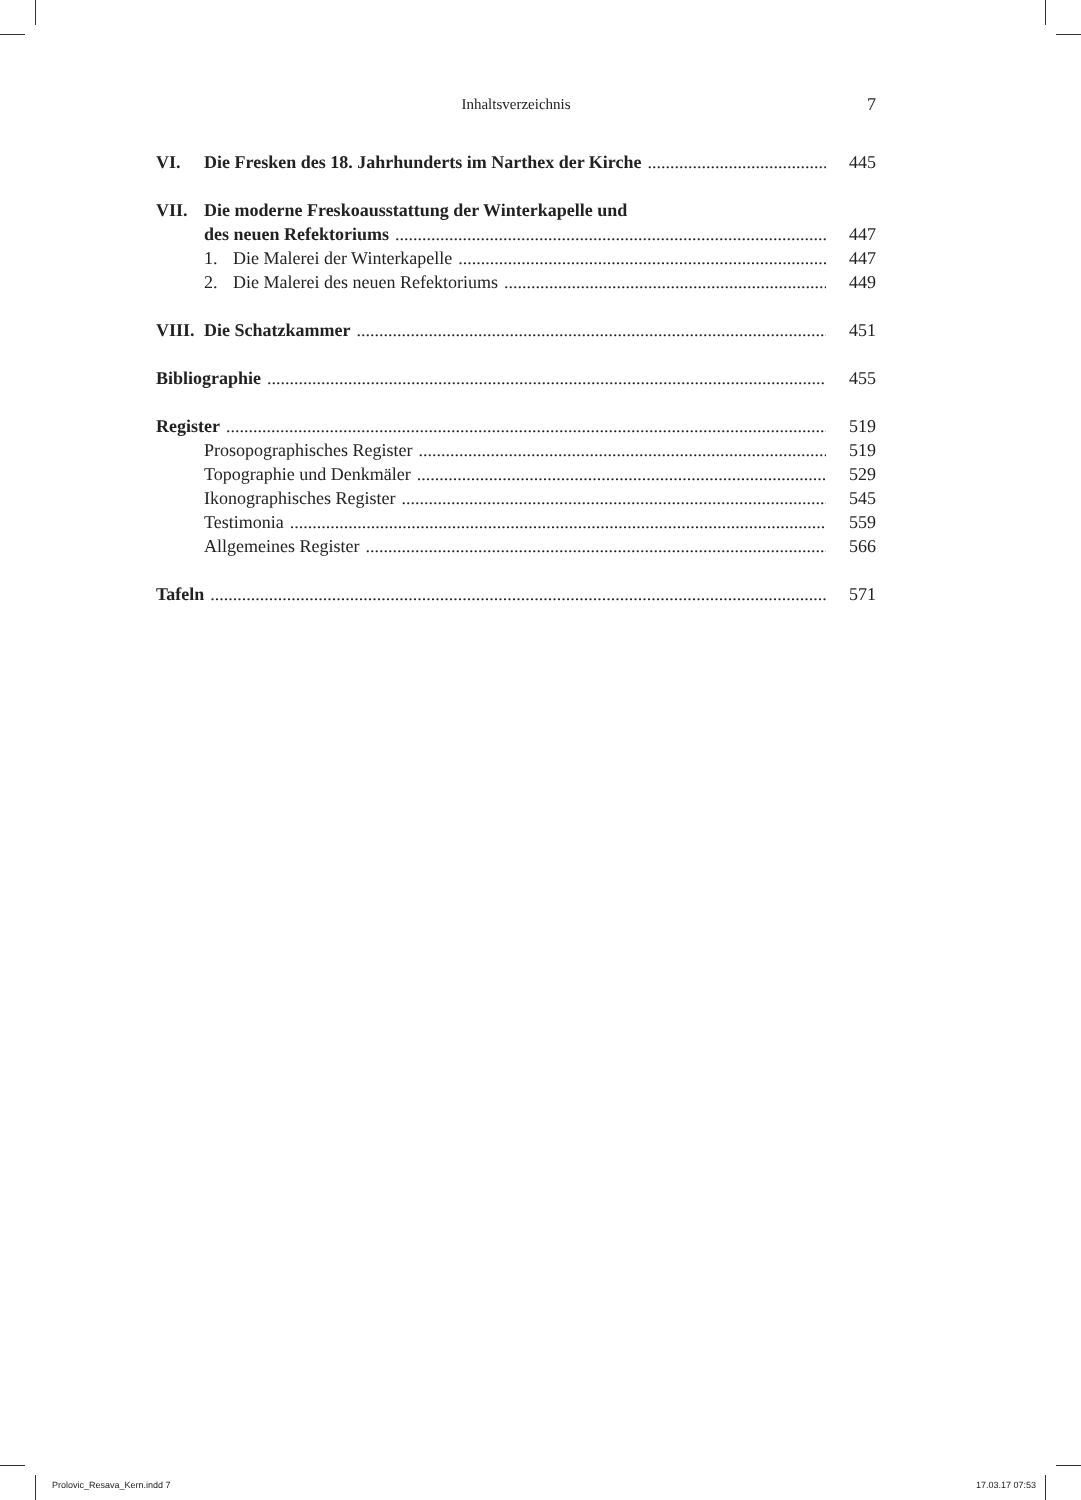Inhaltsverzeichnis
7
VI. Die Fresken des 18. Jahrhunderts im Narthex der Kirche 445
VII. Die moderne Freskoausstattung der Winterkapelle und
des neuen Refektoriums 447
1. Die Malerei der Winterkapelle 447
2. Die Malerei des neuen Refektoriums 449
VIII. Die Schatzkammer 451
Bibliographie 455
Register 519
Prosopographisches Register 519
Topographie und Denkmäler 529
Ikonographisches Register 545
Testimonia 559
Allgemeines Register 566
Tafeln 571
Prolovic_Resava_Kern.indd 7 17.03.17 07:53